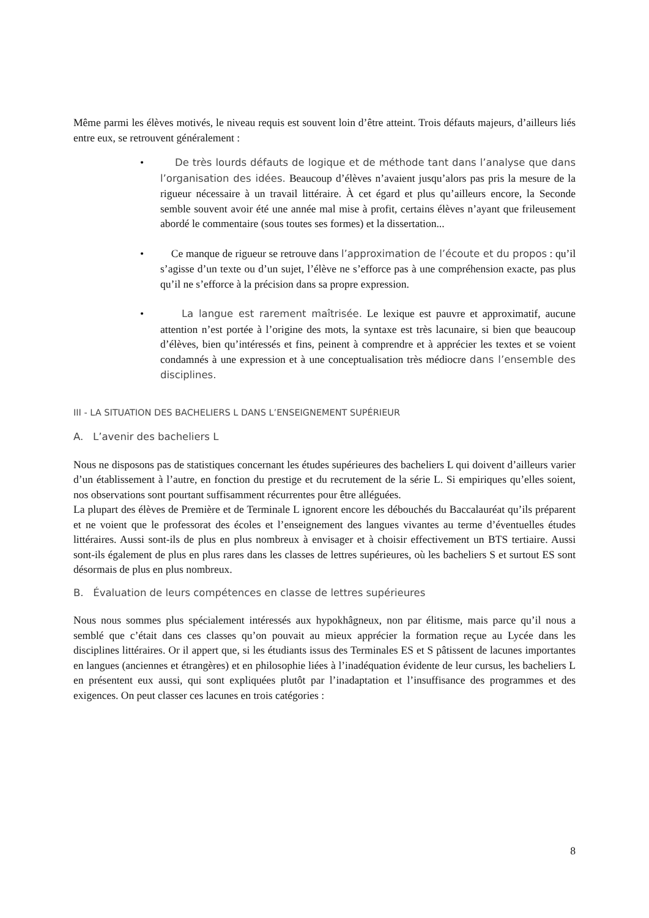Même parmi les élèves motivés, le niveau requis est souvent loin d’être atteint. Trois défauts majeurs, d’ailleurs liés entre eux, se retrouvent généralement :
• De très lourds défauts de logique et de méthode tant dans l’analyse que dans l’organisation des idées. Beaucoup d’élèves n’avaient jusqu’alors pas pris la mesure de la rigueur nécessaire à un travail littéraire. À cet égard et plus qu’ailleurs encore, la Seconde semble souvent avoir été une année mal mise à profit, certains élèves n’ayant que frileusement abordé le commentaire (sous toutes ses formes) et la dissertation...
• Ce manque de rigueur se retrouve dans l’approximation de l’écoute et du propos : qu’il s’agisse d’un texte ou d’un sujet, l’élève ne s’efforce pas à une compréhension exacte, pas plus qu’il ne s’efforce à la précision dans sa propre expression.
• La langue est rarement maîtrisée. Le lexique est pauvre et approximatif, aucune attention n’est portée à l’origine des mots, la syntaxe est très lacunaire, si bien que beaucoup d’élèves, bien qu’intéressés et fins, peinent à comprendre et à apprécier les textes et se voient condamnés à une expression et à une conceptualisation très médiocre dans l’ensemble des disciplines.
III - LA SITUATION DES BACHELIERS L DANS L’ENSEIGNEMENT SUPÉRIEUR
A. L’avenir des bacheliers L
Nous ne disposons pas de statistiques concernant les études supérieures des bacheliers L qui doivent d’ailleurs varier d’un établissement à l’autre, en fonction du prestige et du recrutement de la série L. Si empiriques qu’elles soient, nos observations sont pourtant suffisamment récurrentes pour être alléguées.
La plupart des élèves de Première et de Terminale L ignorent encore les débouchés du Baccalauréat qu’ils préparent et ne voient que le professorat des écoles et l’enseignement des langues vivantes au terme d’éventuelles études littéraires. Aussi sont-ils de plus en plus nombreux à envisager et à choisir effectivement un BTS tertiaire. Aussi sont-ils également de plus en plus rares dans les classes de lettres supérieures, où les bacheliers S et surtout ES sont désormais de plus en plus nombreux.
B. Évaluation de leurs compétences en classe de lettres supérieures
Nous nous sommes plus spécialement intéressés aux hypokhâgneux, non par élitisme, mais parce qu’il nous a semblé que c’était dans ces classes qu’on pouvait au mieux apprécier la formation reçue au Lycée dans les disciplines littéraires. Or il appert que, si les étudiants issus des Terminales ES et S pâtissent de lacunes importantes en langues (anciennes et étrangères) et en philosophie liées à l’inadéquation évidente de leur cursus, les bacheliers L en présentent eux aussi, qui sont expliquées plutôt par l’inadaptation et l’insuffisance des programmes et des exigences. On peut classer ces lacunes en trois catégories :
8